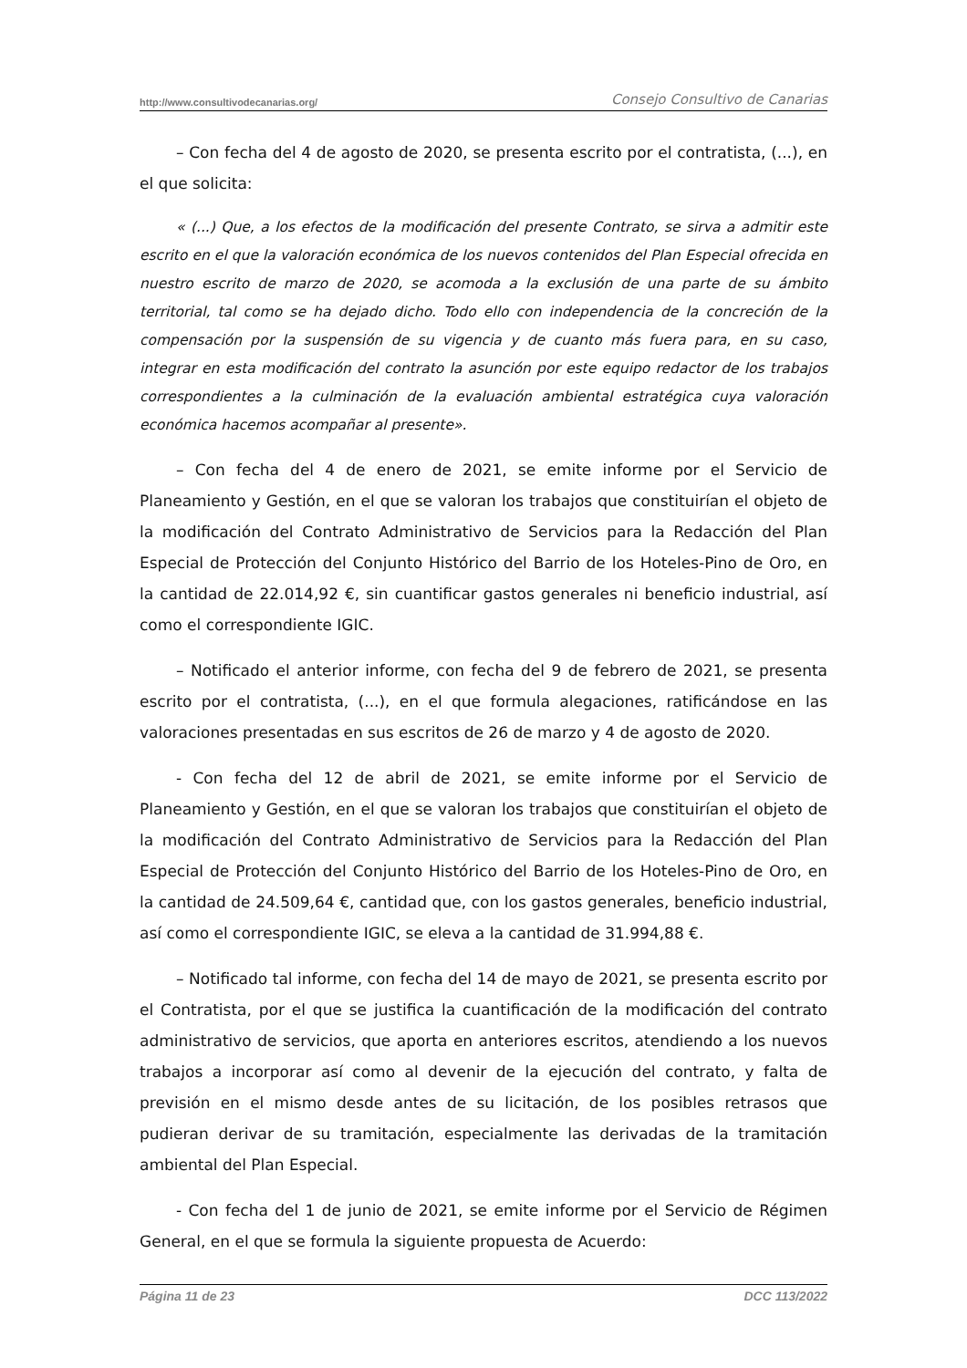http://www.consultivodecanarias.org/ Consejo Consultivo de Canarias
– Con fecha del 4 de agosto de 2020, se presenta escrito por el contratista, (...), en el que solicita:
« (...) Que, a los efectos de la modificación del presente Contrato, se sirva a admitir este escrito en el que la valoración económica de los nuevos contenidos del Plan Especial ofrecida en nuestro escrito de marzo de 2020, se acomoda a la exclusión de una parte de su ámbito territorial, tal como se ha dejado dicho. Todo ello con independencia de la concreción de la compensación por la suspensión de su vigencia y de cuanto más fuera para, en su caso, integrar en esta modificación del contrato la asunción por este equipo redactor de los trabajos correspondientes a la culminación de la evaluación ambiental estratégica cuya valoración económica hacemos acompañar al presente».
– Con fecha del 4 de enero de 2021, se emite informe por el Servicio de Planeamiento y Gestión, en el que se valoran los trabajos que constituirían el objeto de la modificación del Contrato Administrativo de Servicios para la Redacción del Plan Especial de Protección del Conjunto Histórico del Barrio de los Hoteles-Pino de Oro, en la cantidad de 22.014,92 €, sin cuantificar gastos generales ni beneficio industrial, así como el correspondiente IGIC.
– Notificado el anterior informe, con fecha del 9 de febrero de 2021, se presenta escrito por el contratista, (...), en el que formula alegaciones, ratificándose en las valoraciones presentadas en sus escritos de 26 de marzo y 4 de agosto de 2020.
- Con fecha del 12 de abril de 2021, se emite informe por el Servicio de Planeamiento y Gestión, en el que se valoran los trabajos que constituirían el objeto de la modificación del Contrato Administrativo de Servicios para la Redacción del Plan Especial de Protección del Conjunto Histórico del Barrio de los Hoteles-Pino de Oro, en la cantidad de 24.509,64 €, cantidad que, con los gastos generales, beneficio industrial, así como el correspondiente IGIC, se eleva a la cantidad de 31.994,88 €.
– Notificado tal informe, con fecha del 14 de mayo de 2021, se presenta escrito por el Contratista, por el que se justifica la cuantificación de la modificación del contrato administrativo de servicios, que aporta en anteriores escritos, atendiendo a los nuevos trabajos a incorporar así como al devenir de la ejecución del contrato, y falta de previsión en el mismo desde antes de su licitación, de los posibles retrasos que pudieran derivar de su tramitación, especialmente las derivadas de la tramitación ambiental del Plan Especial.
- Con fecha del 1 de junio de 2021, se emite informe por el Servicio de Régimen General, en el que se formula la siguiente propuesta de Acuerdo:
Página 11 de 23 DCC 113/2022